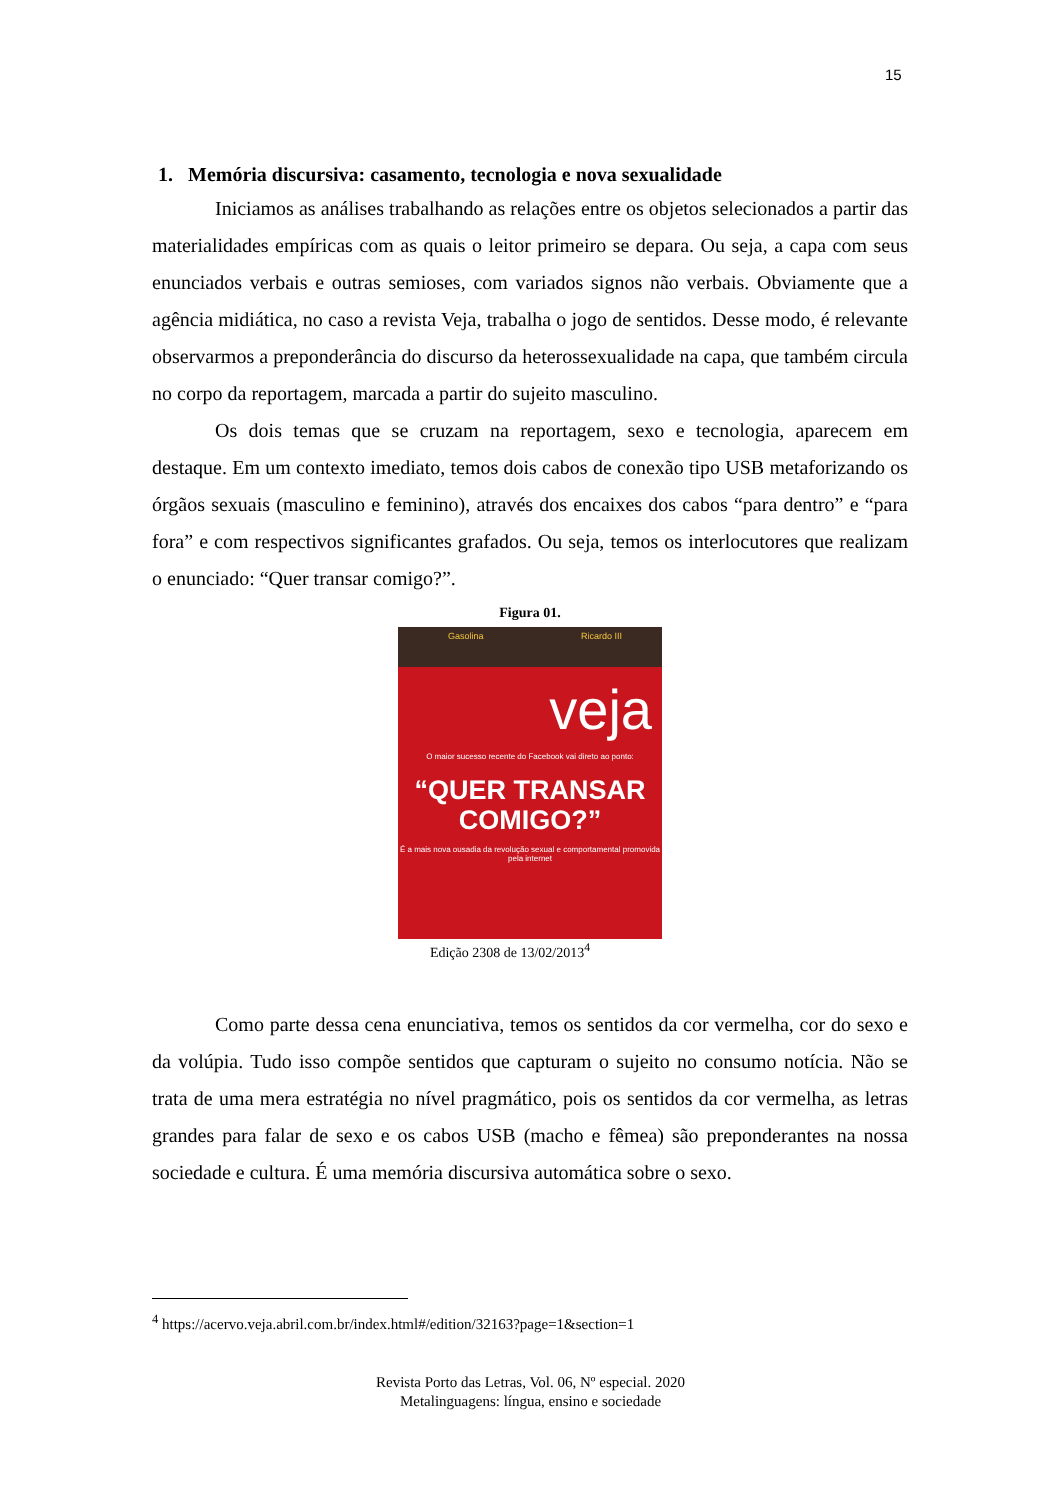15
1. Memória discursiva: casamento, tecnologia e nova sexualidade
Iniciamos as análises trabalhando as relações entre os objetos selecionados a partir das materialidades empíricas com as quais o leitor primeiro se depara. Ou seja, a capa com seus enunciados verbais e outras semioses, com variados signos não verbais. Obviamente que a agência midiática, no caso a revista Veja, trabalha o jogo de sentidos. Desse modo, é relevante observarmos a preponderância do discurso da heterossexualidade na capa, que também circula no corpo da reportagem, marcada a partir do sujeito masculino.
Os dois temas que se cruzam na reportagem, sexo e tecnologia, aparecem em destaque. Em um contexto imediato, temos dois cabos de conexão tipo USB metaforizando os órgãos sexuais (masculino e feminino), através dos encaixes dos cabos “para dentro” e “para fora” e com respectivos significantes grafados. Ou seja, temos os interlocutores que realizam o enunciado: “Quer transar comigo?”.
Figura 01.
Gasolina Ricardo III
veja
O maior sucesso recente do Facebook vai direto ao ponto:
“QUER TRANSAR
COMIGO?”
É a mais nova ousadia da revolução sexual e comportamental promovida pela internet
Edição 2308 de 13/02/2013<sup>4</sup>
Como parte dessa cena enunciativa, temos os sentidos da cor vermelha, cor do sexo e da volúpia. Tudo isso compõe sentidos que capturam o sujeito no consumo notícia. Não se trata de uma mera estratégia no nível pragmático, pois os sentidos da cor vermelha, as letras grandes para falar de sexo e os cabos USB (macho e fêmea) são preponderantes na nossa sociedade e cultura. É uma memória discursiva automática sobre o sexo.
<sup>4</sup> https://acervo.veja.abril.com.br/index.html#/edition/32163?page=1&section=1
Revista Porto das Letras, Vol. 06, Nº especial. 2020
Metalinguagens: língua, ensino e sociedade